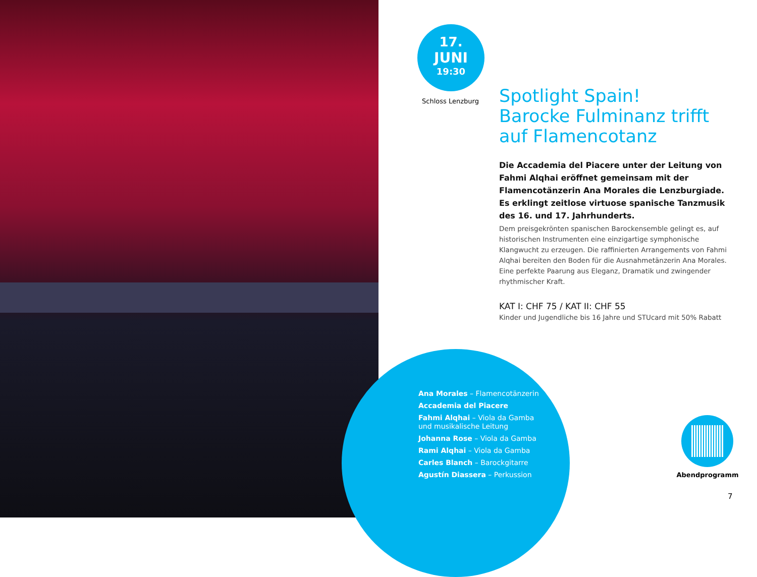17.
JUNI
19:30
Schloss Lenzburg
Spotlight Spain!
Barocke Fulminanz trifft
auf Flamencotanz
Die Accademia del Piacere unter der Leitung von Fahmi Alqhai eröffnet gemeinsam mit der Flamencotänzerin Ana Morales die Lenzburgiade. Es erklingt zeitlose virtuose spanische Tanzmusik des 16. und 17. Jahrhunderts.
Dem preisgekrönten spanischen Barockensemble gelingt es, auf histo­rischen Instrumenten eine einzigartige symphonische Klangwucht zu erzeugen. Die raffinierten Arrangements von Fahmi Alqhai bereiten den Boden für die Ausnahmetänzerin Ana Morales. Eine perfekte Paarung aus Eleganz, Dramatik und zwingender rhythmischer Kraft.
KAT I: CHF 75 / KAT II: CHF 55
Kinder und Jugendliche bis 16 Jahre und STUcard mit 50% Rabatt
Ana Morales – Flamencotänzerin
Accademia del Piacere
Fahmi Alqhai – Viola da Gamba
und musikalische Leitung
Johanna Rose – Viola da Gamba
Rami Alqhai – Viola da Gamba
Carles Blanch – Barockgitarre
Agustín Diassera – Perkussion
Abendprogramm
7